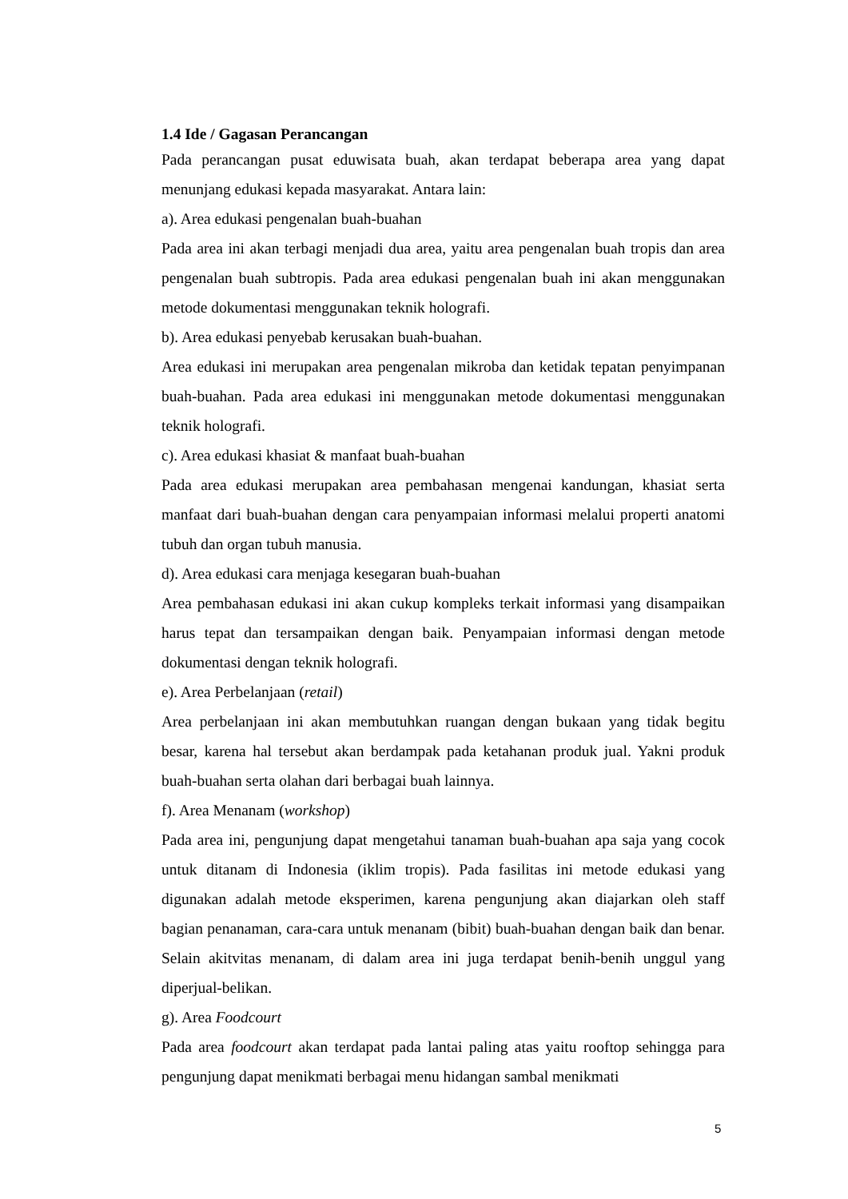1.4 Ide / Gagasan Perancangan
Pada perancangan pusat eduwisata buah, akan terdapat beberapa area yang dapat menunjang edukasi kepada masyarakat. Antara lain:
a). Area edukasi pengenalan buah-buahan
Pada area ini akan terbagi menjadi dua area, yaitu area pengenalan buah tropis dan area pengenalan buah subtropis. Pada area edukasi pengenalan buah ini akan menggunakan metode dokumentasi menggunakan teknik holografi.
b). Area edukasi penyebab kerusakan buah-buahan.
Area edukasi ini merupakan area pengenalan mikroba dan ketidak tepatan penyimpanan buah-buahan. Pada area edukasi ini menggunakan metode dokumentasi menggunakan teknik holografi.
c). Area edukasi khasiat & manfaat buah-buahan
Pada area edukasi merupakan area pembahasan mengenai kandungan, khasiat serta manfaat dari buah-buahan dengan cara penyampaian informasi melalui properti anatomi tubuh dan organ tubuh manusia.
d). Area edukasi cara menjaga kesegaran buah-buahan
Area pembahasan edukasi ini akan cukup kompleks terkait informasi yang disampaikan harus tepat dan tersampaikan dengan baik. Penyampaian informasi dengan metode dokumentasi dengan teknik holografi.
e). Area Perbelanjaan (retail)
Area perbelanjaan ini akan membutuhkan ruangan dengan bukaan yang tidak begitu besar, karena hal tersebut akan berdampak pada ketahanan produk jual. Yakni produk buah-buahan serta olahan dari berbagai buah lainnya.
f). Area Menanam (workshop)
Pada area ini, pengunjung dapat mengetahui tanaman buah-buahan apa saja yang cocok untuk ditanam di Indonesia (iklim tropis). Pada fasilitas ini metode edukasi yang digunakan adalah metode eksperimen, karena pengunjung akan diajarkan oleh staff bagian penanaman, cara-cara untuk menanam (bibit) buah-buahan dengan baik dan benar. Selain akitvitas menanam, di dalam area ini juga terdapat benih-benih unggul yang diperjual-belikan.
g). Area Foodcourt
Pada area foodcourt akan terdapat pada lantai paling atas yaitu rooftop sehingga para pengunjung dapat menikmati berbagai menu hidangan sambal menikmati
5